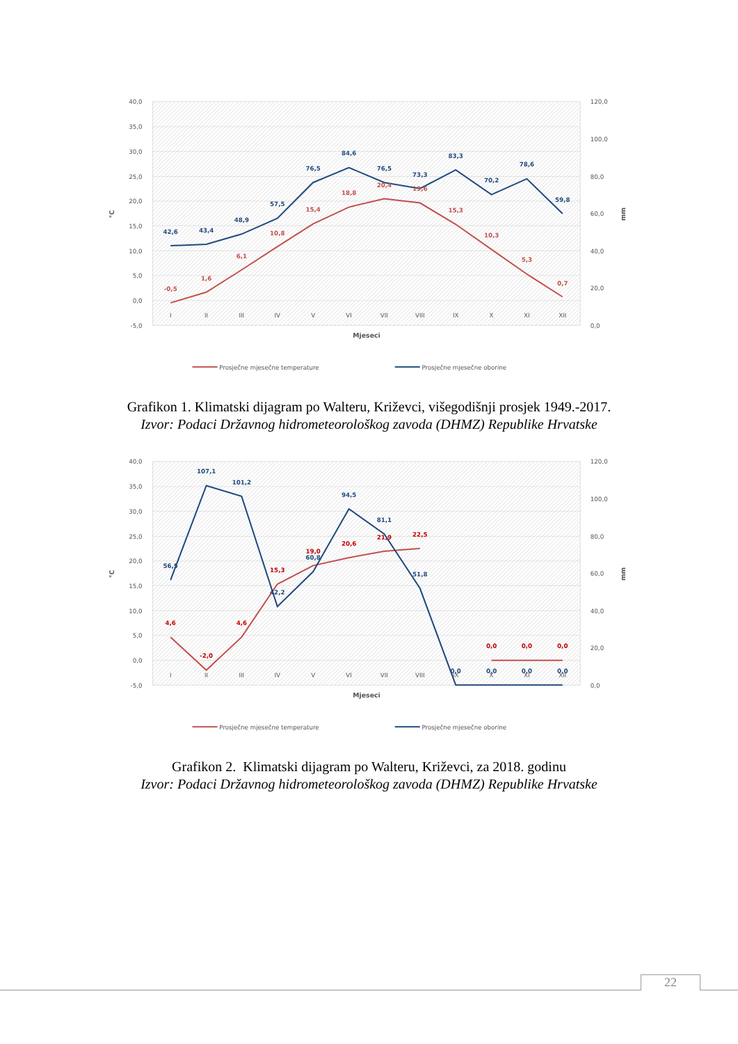40,0
35,0
30,0
25,0
20,0
15,0
10,0
5,0
0,0
-5,0
120,0
100,0
80,0
60,0
40,0
20,0
0,0
I
II
III
IV
V
VI
VII
VIII
IX
X
XI
XII
Mjeseci
°C
mm
-0,5
1,6
6,1
10,8
15,4
18,8
20,4
19,6
15,3
10,3
5,3
0,7
42,6
43,4
48,9
57,5
76,5
84,6
76,5
73,3
83,3
70,2
78,6
59,8
Prosječne mjesečne temperature
Prosječne mjesečne oborine
Grafikon 1. Klimatski dijagram po Walteru, Križevci, višegodišnji prosjek 1949.-2017.
Izvor: Podaci Državnog hidrometeorološkog zavoda (DHMZ) Republike Hrvatske
40,0
35,0
30,0
25,0
20,0
15,0
10,0
5,0
0,0
-5,0
120,0
100,0
80,0
60,0
40,0
20,0
0,0
I
II
III
IV
V
VI
VII
VIII
IX
X
XI
XII
Mjeseci
°C
mm
4,6
-2,0
4,6
15,3
19,0
20,6
21,9
22,5
0,0
0,0
0,0
56,5
107,1
101,2
42,2
60,8
94,5
81,1
51,8
0,0
0,0
0,0
0,0
Prosječne mjesečne temperature
Prosječne mjesečne oborine
Grafikon 2. Klimatski dijagram po Walteru, Križevci, za 2018. godinu
Izvor: Podaci Državnog hidrometeorološkog zavoda (DHMZ) Republike Hrvatske
22